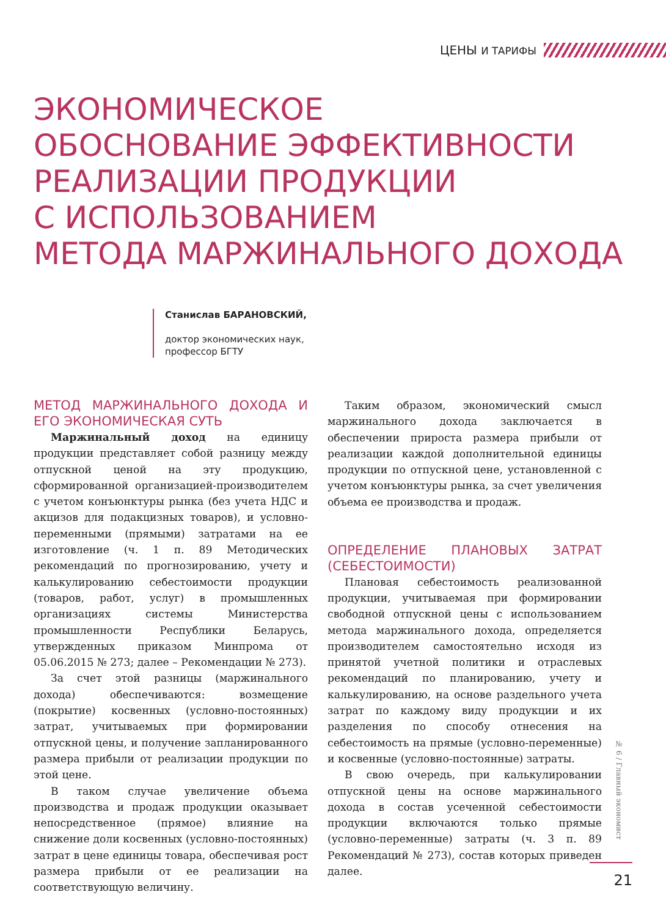ЦЕНЫ И ТАРИФЫ
ЭКОНОМИЧЕСКОЕ
ОБОСНОВАНИЕ ЭФФЕКТИВНОСТИ
РЕАЛИЗАЦИИ ПРОДУКЦИИ
С ИСПОЛЬЗОВАНИЕМ
МЕТОДА МАРЖИНАЛЬНОГО ДОХОДА
Станислав БАРАНОВСКИЙ,
доктор экономических наук,
профессор БГТУ
МЕТОД МАРЖИНАЛЬНОГО ДОХОДА И ЕГО ЭКОНОМИЧЕСКАЯ СУТЬ
Маржинальный доход на единицу продукции представляет собой разницу между отпускной ценой на эту продукцию, сформированной организацией-производителем с учетом конъюнктуры рынка (без учета НДС и акцизов для подакцизных товаров), и условно-переменными (прямыми) затратами на ее изготовление (ч. 1 п. 89 Методических рекомендаций по прогнозированию, учету и калькулированию себестоимости продукции (товаров, работ, услуг) в промышленных организациях системы Министерства промышленности Республики Беларусь, утвержденных приказом Минпрома от 05.06.2015 № 273; далее – Рекомендации № 273).
За счет этой разницы (маржинального дохода) обеспечиваются: возмещение (покрытие) косвенных (условно-постоянных) затрат, учитываемых при формировании отпускной цены, и получение запланированного размера прибыли от реализации продукции по этой цене.
В таком случае увеличение объема производства и продаж продукции оказывает непосредственное (прямое) влияние на снижение доли косвенных (условно-постоянных) затрат в цене единицы товара, обеспечивая рост размера прибыли от ее реализации на соответствующую величину.
Таким образом, экономический смысл маржинального дохода заключается в обеспечении прироста размера прибыли от реализации каждой дополнительной единицы продукции по отпускной цене, установленной с учетом конъюнктуры рынка, за счет увеличения объема ее производства и продаж.
ОПРЕДЕЛЕНИЕ ПЛАНОВЫХ ЗАТРАТ (СЕБЕСТОИМОСТИ)
Плановая себестоимость реализованной продукции, учитываемая при формировании свободной отпускной цены с использованием метода маржинального дохода, определяется производителем самостоятельно исходя из принятой учетной политики и отраслевых рекомендаций по планированию, учету и калькулированию, на основе раздельного учета затрат по каждому виду продукции и их разделения по способу отнесения на себестоимость на прямые (условно-переменные) и косвенные (условно-постоянные) затраты.
В свою очередь, при калькулировании отпускной цены на основе маржинального дохода в состав усеченной себестоимости продукции включаются только прямые (условно-переменные) затраты (ч. 3 п. 89 Рекомендаций № 273), состав которых приведен далее.
№ 6 / Главный экономист
21